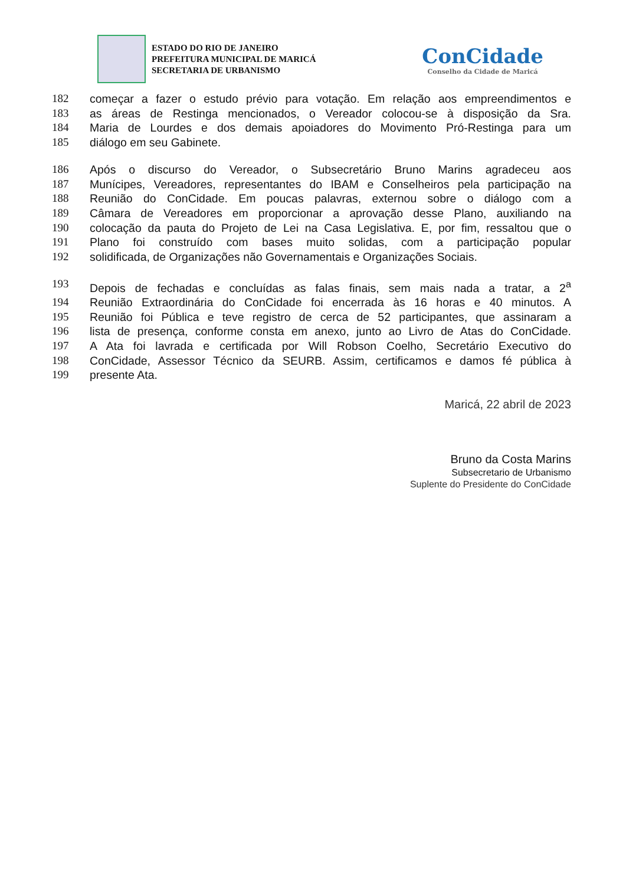ESTADO DO RIO DE JANEIRO
PREFEITURA MUNICIPAL DE MARICÁ
SECRETARIA DE URBANISMO
ConCidade
Conselho da Cidade de Maricá
182 começar a fazer o estudo prévio para votação. Em relação aos empreendimentos e
183 as áreas de Restinga mencionados, o Vereador colocou-se à disposição da Sra.
184 Maria de Lourdes e dos demais apoiadores do Movimento Pró-Restinga para um
185 diálogo em seu Gabinete.
186 Após o discurso do Vereador, o Subsecretário Bruno Marins agradeceu aos
187 Munícipes, Vereadores, representantes do IBAM e Conselheiros pela participação na
188 Reunião do ConCidade. Em poucas palavras, externou sobre o diálogo com a
189 Câmara de Vereadores em proporcionar a aprovação desse Plano, auxiliando na
190 colocação da pauta do Projeto de Lei na Casa Legislativa. E, por fim, ressaltou que o
191 Plano foi construído com bases muito solidas, com a participação popular
192 solidificada, de Organizações não Governamentais e Organizações Sociais.
193 Depois de fechadas e concluídas as falas finais, sem mais nada a tratar, a 2<sup>a</sup>
194 Reunião Extraordinária do ConCidade foi encerrada às 16 horas e 40 minutos. A
195 Reunião foi Pública e teve registro de cerca de 52 participantes, que assinaram a
196 lista de presença, conforme consta em anexo, junto ao Livro de Atas do ConCidade.
197 A Ata foi lavrada e certificada por Will Robson Coelho, Secretário Executivo do
198 ConCidade, Assessor Técnico da SEURB. Assim, certificamos e damos fé pública à
199 presente Ata.
Maricá, 22 abril de 2023
Bruno da Costa Marins
Subsecretario de Urbanismo
Suplente do Presidente do ConCidade